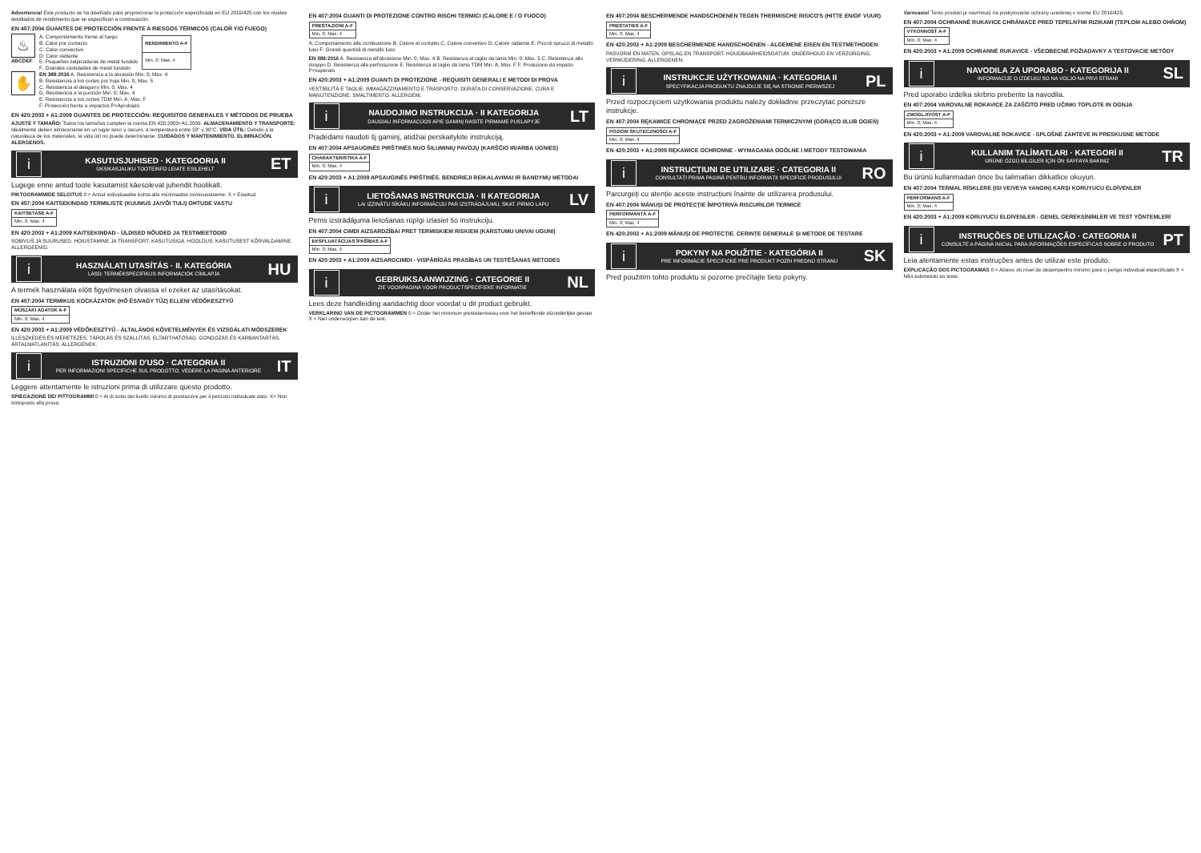Advertencia! Este producto se ha diseñado para proporcionar la protección especificada en EU 2016/425 con los niveles detallados de rendimiento que se especifican a continuación.
EN 407:2004 GUANTES DE PROTECCIÓN FRENTE A RIESGOS TÉRMICOS (CALOR Y/O FUEGO)
♨
ABCDEF
A: Comportamiento frente al fuego
B: Calor por contacto
C: Calor convectivo
D: Calor radiante
E: Pequeñas salpicaduras de metal fundido
F: Grandes cantidades de metal fundido
| RENDIMIENTO A-F |
| --- |
| Min. 0; Max. 4 |
✋
EN 388:2016 A. Resistencia a la abrasión Min. 0; Max. 4
B. Resistencia a los cortes por hoja Min. 0; Max. 5
C. Resistencia al desgarro Min. 0; Max. 4
D. Resistencia a la punción Min. 0; Max. 4
E. Resistencia a los cortes TDM Min. A; Max. F
F. Protección frente a impactos P=Aprobado
EN 420:2003 + A1:2009 GUANTES DE PROTECCIÓN: REQUISITOS GENERALES Y MÉTODOS DE PRUEBA
AJUSTE Y TAMAÑO: Todos los tamaños cumplen la norma EN 420:2003+A1:2009. ALMACENAMIENTO Y TRANSPORTE: Idealmente deben almacenarse en un lugar seco y oscuro, a temperatura entre 10° y 30°C. VIDA ÚTIL: Debido a la naturaleza de los materiales, la vida útil no puede determinarse. CUIDADOS Y MANTENIMIENTO. ELIMINACIÓN. ALERGENOS.
i
KASUTUSJUHISED · KATEGOORIA II
ÜKSIKASJALIKU TOOTEINFO LEIATE ESILEHELT
ET
Lugege enne antud toote kasutamist käesolevat juhendit hoolikalt.
PIKTOGRAMMIDE SELGITUS 0 = Antud individuaalse kohta alla miinimaalse toimivustaseme. X = Eiseitud.
EN 407:2004 KAITSEKINDAD TERMILISTE (KUUMUS JA/VÕI TULI) OHTUDE VASTU
| KAITSETASE A-F |
| --- |
| Min. 0; Max. 4 |
EN 420:2003 + A1:2009 KAITSEKINDAD - ÜLDISED NÕUDED JA TESTIMEETODID
SOBIVUS JA SUURUSED. HOIUSTAMINE JA TRANSPORT. KASUTUSIGA. HOOLDUS. KASUTUSEST KÕRVALDAMINE. ALLERGEENID.
i
HASZNÁLATI UTASÍTÁS · II. KATEGÓRIA
LÁSD: TERMÉKSPECIFIKUS INFORMÁCIÓK CÍMLAPJA
HU
A termék használata előtt figyelmesen olvassa el ezeket az utasításokat.
EN 407:2004 TERMIKUS KOCKÁZATOK (HŐ ÉS/VAGY TŰZ) ELLENI VÉDŐKESZTYŰ
| MŰSZAKI ADATOK A-F |
| --- |
| Min. 0; Max. 4 |
EN 420:2003 + A1:2009 VÉDŐKESZTYŰ - ÁLTALÁNOS KÖVETELMÉNYEK ÉS VIZSGÁLATI MÓDSZEREK
ILLESZKEDÉS ÉS MÉRETEZÉS. TÁROLÁS ÉS SZÁLLÍTÁS. ELTARTHATÓSÁG. GONDOZÁS ÉS KARBANTARTÁS. ÁRTALMATLANÍTÁS. ALLERGÉNEK.
i
ISTRUZIONI D'USO · CATEGORIA II
PER INFORMAZIONI SPECIFICHE SUL PRODOTTO, VEDERE LA PAGINA ANTERIORE
IT
Leggere attentamente le istruzioni prima di utilizzare questo prodotto.
SPIEGAZIONE DEI PITTOGRAMMI 0 = Al di sotto del livello minimo di prestazioni per il pericolo individuale dato. X= Non sottoposto alla prova.
EN 407:2004 GUANTI DI PROTEZIONE CONTRO RISCHI TERMICI (CALORE E / O FUOCO)
| PRESTAZIONI A-F |
| --- |
| Min. 0; Max. 4 |
A: Comportamento alla combustione B: Calore al contatto C: Calore convettivo D: Calore radiante E: Piccoli spruzzi di metallo fuso F: Grandi quantità di metallo fuso
EN 388:2016 A. Resistenza all'abrasione Min. 0; Max. 4 B. Resistenza al taglio da lama Min. 0; Max. 5 C. Resistenza allo strappo D. Resistenza alla perforazione E. Resistenza al taglio da lama TDM Min. A; Max. F F. Protezione da impatto P=superato
EN 420:2003 + A1:2009 GUANTI DI PROTEZIONE - REQUISITI GENERALI E METODI DI PROVA
VESTIBILITÀ E TAGLIE. IMMAGAZZINAMENTO E TRASPORTO. DURATA DI CONSERVAZIONE. CURA E MANUTENZIONE. SMALTIMENTO. ALLERGENI.
i
NAUDOJIMO INSTRUKCIJA · II KATEGORIJA
DAUGIAU INFORMACIJOS APIE GAMINĮ RASITE PIRMAME PUSLAPYJE
LT
Pradėdami naudoti šį gaminį, atidžiai perskaitykite instrukciją.
EN 407:2004 APSAUGINĖS PIRŠTINĖS NUO ŠILUMINIŲ PAVOJŲ (KARŠČIO IR/ARBA UGNIES)
| CHARAKTERISTIKA A-F |
| --- |
| Min. 0; Max. 4 |
EN 420:2003 + A1:2009 APSAUGINĖS PIRŠTINĖS. BENDRIEJI REIKALAVIMAI IR BANDYMŲ METODAI
i
LIETOŠANAS INSTRUKCIJA · II KATEGORIJA
LAI IZZINĀTU SĪKĀKU INFORMĀCIJU PAR IZSTRĀDĀJUMU, SKAT. PIRMO LAPU
LV
Pirms izstrādājuma lietošanas rūpīgi izlasiet šo instrukciju.
EN 407:2004 CIMDI AIZSARDZĪBAI PRET TERMISKIEM RISKIEM (KARSTUMU UN/VAI UGUNI)
| EKSPLUATĀCIJAS ĪPAŠĪBAS A-F |
| --- |
| Min. 0; Max. 4 |
EN 420:2003 + A1:2009 AIZSARGCIMDI - VISPĀRĪGĀS PRASĪBAS UN TESTĒŠANAS METODES
i
GEBRUIKSAANWIJZING · CATEGORIE II
ZIE VOORPAGINA VOOR PRODUCTSPECIFIEKE INFORMATIE
NL
Lees deze handleiding aandachtig door voordat u dit product gebruikt.
VERKLARING VAN DE PICTOGRAMMEN 0 = Onder het minimum prestatieniveau voor het betreffende afzonderlijke gevaar X = Niet onderworpen aan de test.
EN 407:2004 BESCHERMENDE HANDSCHOENEN TEGEN THERMISCHE RISICO'S (HITTE EN/OF VUUR)
| PRESTATIES A-F |
| --- |
| Min. 0; Max. 4 |
EN 420:2003 + A1:2009 BESCHERMENDE HANDSCHOENEN - ALGEMENE EISEN EN TESTMETHODEN
PASVORM EN MATEN. OPSLAG EN TRANSPORT. HOUDBAARHEIDSDATUM. ONDERHOUD EN VERZORGING. VERWIJDERING. ALLERGENEN.
i
INSTRUKCJE UŻYTKOWANIA · KATEGORIA II
SPECYFIKACJA PRODUKTU ZNAJDUJE SIĘ NA STRONIE PIERWSZEJ
PL
Przed rozpoczęciem użytkowania produktu należy dokładnie przeczytać poniższe instrukcje.
EN 407:2004 RĘKAWICE CHRONIĄCE PRZED ZAGROŻENIAMI TERMICZNYMI (GORĄCO I/LUB OGIEŃ)
| POZIOM SKUTECZNOŚCI A-F |
| --- |
| Min. 0; Max. 4 |
EN 420:2003 + A1:2009 RĘKAWICE OCHRONNE - WYMAGANIA OGÓLNE I METODY TESTOWANIA
i
INSTRUCȚIUNI DE UTILIZARE · CATEGORIA II
CONSULTAȚI PRIMA PAGINĂ PENTRU INFORMAȚII SPECIFICE PRODUSULUI
RO
Parcurgeți cu atenție aceste instrucțiuni înainte de utilizarea produsului.
EN 407:2004 MĂNUȘI DE PROTECȚIE ÎMPOTRIVA RISCURILOR TERMICE
| PERFORMANȚĂ A-F |
| --- |
| Min. 0; Max. 4 |
EN 420:2003 + A1:2009 MĂNUȘI DE PROTECȚIE. CERINȚE GENERALE ȘI METODE DE TESTARE
i
POKYNY NA POUŽITIE · KATEGÓRIA II
PRE INFORMÁCIE ŠPECIFICKÉ PRE PRODUKT POZRI PREDNÚ STRANU
SK
Pred použitím tohto produktu si pozorne prečítajte tieto pokyny.
Varovanie! Tento produkt je navrhnutý na poskytovanie ochrany uvedenej v norme EU 2016/425.
EN 407:2004 OCHRANNÉ RUKAVICE CHRÁNIACE PRED TEPELNÝMI RIZIKAMI (TEPLOM ALEBO OHŇOM)
| VÝKONNOSŤ A-F |
| --- |
| Min. 0; Max. 4 |
EN 420:2003 + A1:2009 OCHRANNÉ RUKAVICE - VŠEOBECNÉ POŽIADAVKY A TESTOVACIE METÓDY
i
NAVODILA ZA UPORABO · KATEGORIJA II
INFORMACIJE O IZDELKU SO NA VOLJO NA PRVI STRANI
SL
Pred uporabo izdelka skrbno preberite ta navodila.
EN 407:2004 VAROVALNE ROKAVICE ZA ZAŠČITO PRED UČINKI TOPLOTE IN OGNJA
| ZMOGLJIVOST A-F |
| --- |
| Min. 0; Max. 4 |
EN 420:2003 + A1:2009 VAROVALNE ROKAVICE - SPLOŠNE ZAHTEVE IN PRESKUSNE METODE
i
KULLANIM TALİMATLARI · KATEGORİ II
ÜRÜNE ÖZGÜ BİLGİLER İÇİN ÖN SAYFAYA BAKINIZ
TR
Bu ürünü kullanmadan önce bu talimatları dikkatlice okuyun.
EN 407:2004 TERMAL RİSKLERE (ISI VE/VEYA YANGIN) KARŞI KORUYUCU ELDİVENLER
| PERFORMANS A-F |
| --- |
| Min. 0; Max. 4 |
EN 420:2003 + A1:2009 KORUYUCU ELDİVENLER - GENEL GEREKSİNİMLER VE TEST YÖNTEMLERİ
i
INSTRUÇÕES DE UTILIZAÇÃO · CATEGORIA II
CONSULTE A PÁGINA INICIAL PARA INFORMAÇÕES ESPECÍFICAS SOBRE O PRODUTO
PT
Leia atentamente estas instruções antes de utilizar este produto.
EXPLICAÇÃO DOS PICTOGRAMAS 0 = Abaixo do nível de desempenho mínimo para o perigo individual especificado X = Não submetido ao teste.